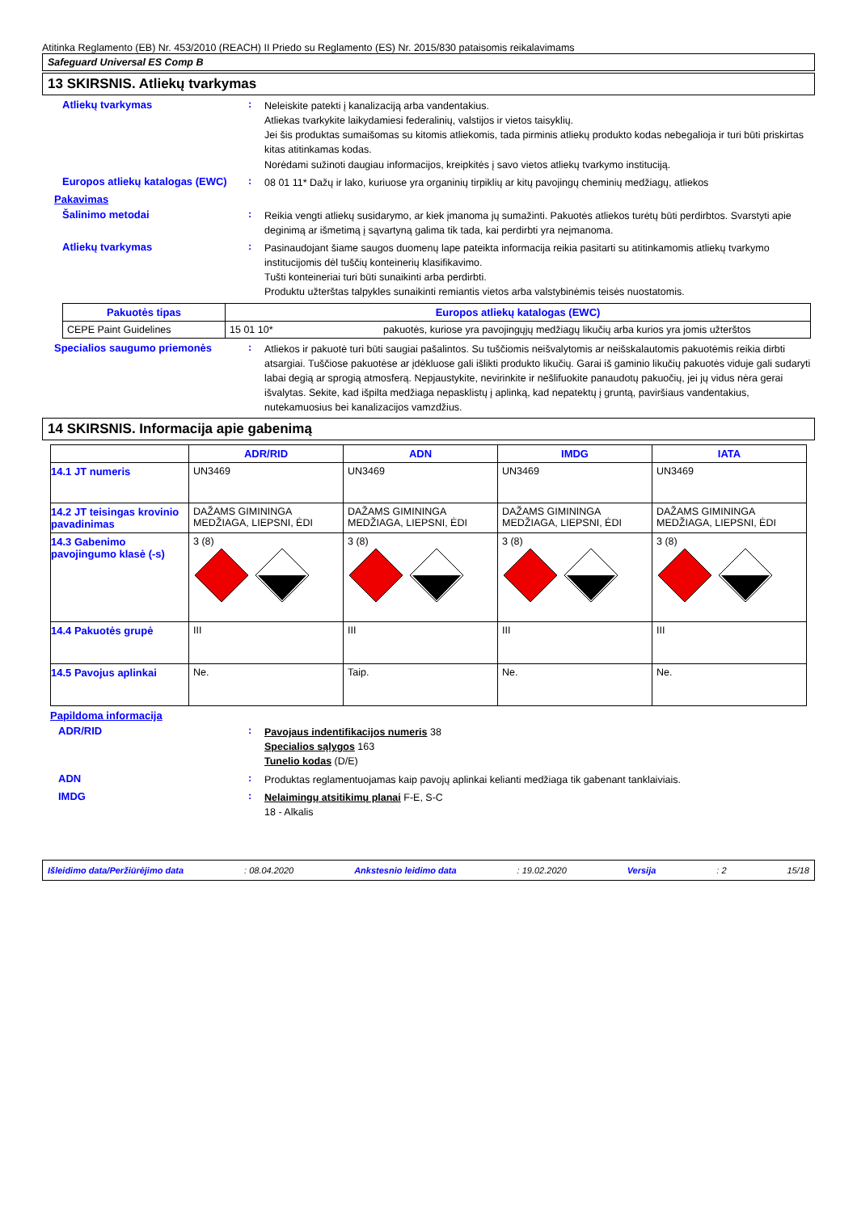Atitinka Reglamento (EB) Nr. 453/2010 (REACH) II Priedo su Reglamento (ES) Nr. 2015/830 pataisomis reikalavimams
Safeguard Universal ES Comp B
13 SKIRSNIS. Atliekų tvarkymas
Atliekų tvarkymas :
Neleiskite patekti į kanalizaciją arba vandentakius.
Atliekas tvarkykite laikydamiesi federalinių, valstijos ir vietos taisyklių.
Jei šis produktas sumaišomas su kitomis atliekomis, tada pirminis atliekų produkto kodas nebegalioja ir turi būti priskirtas kitas atitinkamas kodas.
Norėdami sužinoti daugiau informacijos, kreipkitės į savo vietos atliekų tvarkymo instituciją.
Europos atliekų katalogas (EWC)
:
08 01 11* Dažų ir lako, kuriuose yra organinių tirpiklių ar kitų pavojingų cheminių medžiagų, atliekos
Pakavimas
Šalinimo metodai :
Reikia vengti atliekų susidarymo, ar kiek įmanoma jų sumažinti. Pakuotės atliekos turėtų būti perdirbtos. Svarstyti apie deginimą ar išmetimą į sąvartyną galima tik tada, kai perdirbti yra neįmanoma.
Atliekų tvarkymas :
Pasinaudojant šiame saugos duomenų lape pateikta informacija reikia pasitarti su atitinkamomis atliekų tvarkymo institucijomis dėl tuščių konteinerių klasifikavimo.
Tušti konteineriai turi būti sunaikinti arba perdirbti.
Produktu užterštas talpykles sunaikinti remiantis vietos arba valstybinėmis teisės nuostatomis.
| Pakuotės tipas | Europos atliekų katalogas (EWC) | |
| --- | --- | --- |
| CEPE Paint Guidelines | 15 01 10* | pakuotės, kuriose yra pavojingųjų medžiagų likučių arba kurios yra jomis užterštos |
Specialios saugumo priemonės :
Atliekos ir pakuotė turi būti saugiai pašalintos. Su tuščiomis neišvalytomis ar neišskalautomis pakuotėmis reikia dirbti atsargiai. Tuščiose pakuotėse ar įdėkluose gali išlikti produkto likučių. Garai iš gaminio likučių pakuotės viduje gali sudaryti labai degią ar sprogią atmosferą. Nepjaustykite, nevirinkite ir nešlifuokite panaudotų pakuočių, jei jų vidus nėra gerai išvalytas. Sekite, kad išpilta medžiaga nepasklistų į aplinką, kad nepatektų į gruntą, paviršiaus vandentakius, nutekamuosius bei kanalizacijos vamzdžius.
14 SKIRSNIS. Informacija apie gabenimą
| | ADR/RID | ADN | IMDG | IATA |
| --- | --- | --- | --- | --- |
| 14.1 JT numeris | UN3469 | UN3469 | UN3469 | UN3469 |
| 14.2 JT teisingas krovinio pavadinimas | DAŽAMS GIMININGA MEDŽIAGA, LIEPSNI, ĖDI | DAŽAMS GIMININGA MEDŽIAGA, LIEPSNI, ĖDI | DAŽAMS GIMININGA MEDŽIAGA, LIEPSNI, ĖDI | DAŽAMS GIMININGA MEDŽIAGA, LIEPSNI, ĖDI |
| 14.3 Gabenimo pavojingumo klasė (-s) | 3 (8) | 3 (8) | 3 (8) | 3 (8) |
| 14.4 Pakuotės grupė | III | III | III | III |
| 14.5 Pavojus aplinkai | Ne. | Taip. | Ne. | Ne. |
Papildoma informacija
ADR/RID :
Pavojaus indentifikacijos numeris 38
Specialios sąlygos 163
Tunelio kodas (D/E)
ADN :
Produktas reglamentuojamas kaip pavojų aplinkai kelianti medžiaga tik gabenant tanklaiviais.
IMDG :
Nelaimingų atsitikimų planai F-E, S-C
18 - Alkalis
Išleidimo data/Peržiūrėjimo data: 08.04.2020 Ankstesnio leidimo data: 19.02.2020 Versija: 2 15/18